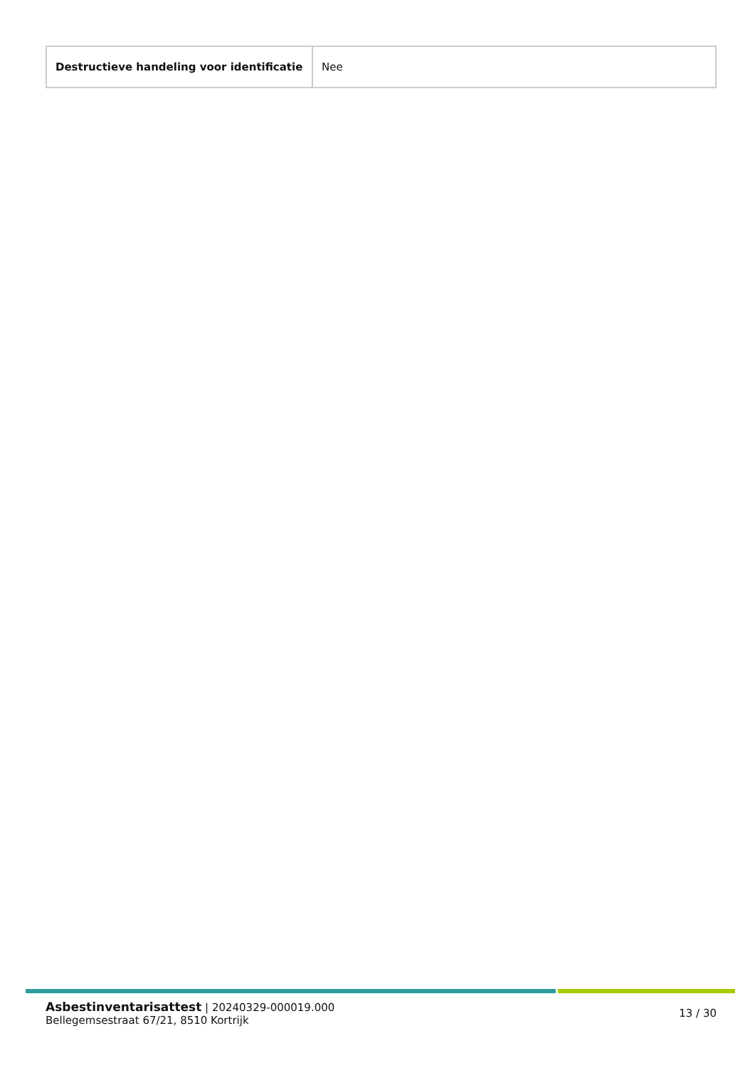| Destructieve handeling voor identificatie | Nee |
Asbestinventarisattest | 20240329-000019.000
Bellegemsestraat 67/21, 8510 Kortrijk
13 / 30